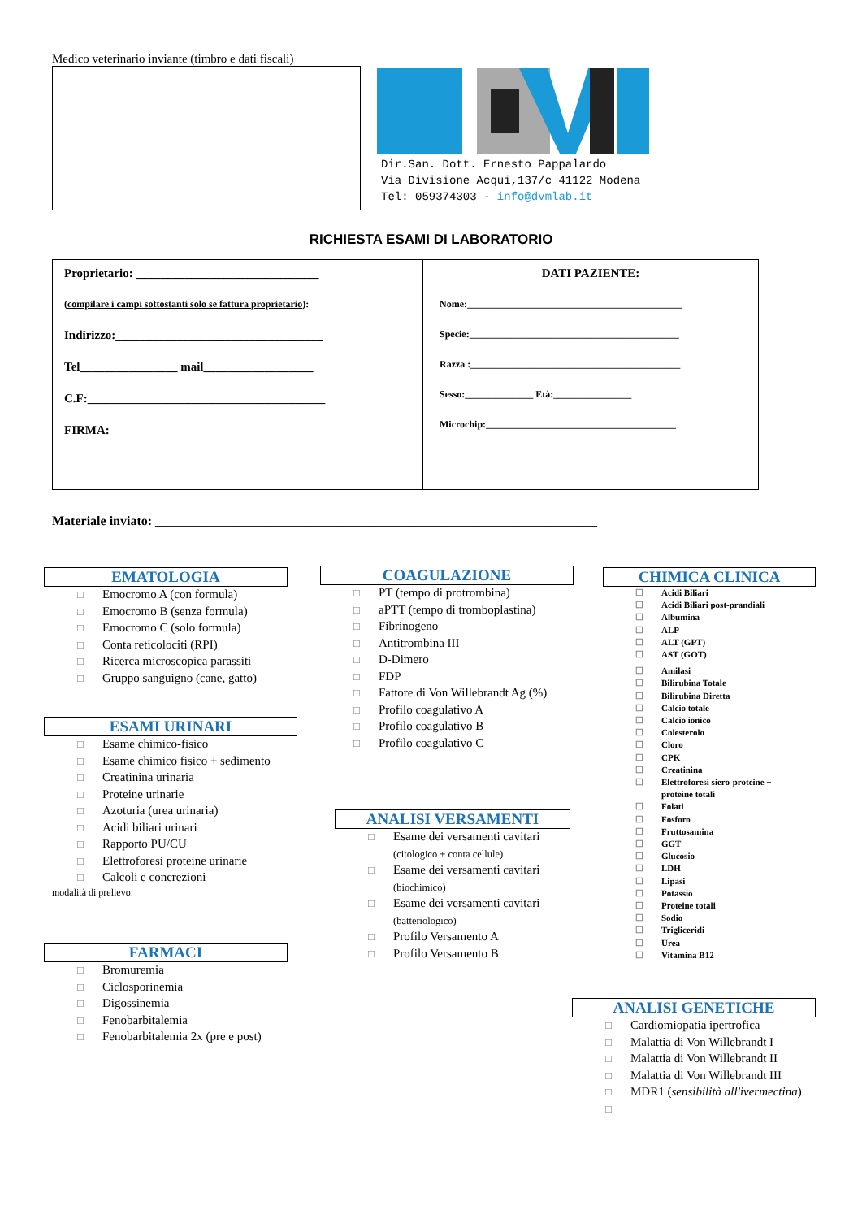Medico veterinario inviante (timbro e dati fiscali)
Dir.San. Dott. Ernesto Pappalardo
Via Divisione Acqui,137/c 41122 Modena
Tel: 059374303 - info@dvmlab.it
RICHIESTA ESAMI DI LABORATORIO
Proprietario: ______________________________
(compilare i campi sottostanti solo se fattura proprietario):
Indirizzo:__________________________________
Tel________________ mail__________________
C.F:_______________________________________
FIRMA:
DATI PAZIENTE:
Nome:____________________________________________
Specie:___________________________________________
Razza :___________________________________________
Sesso:______________ Età:________________
Microchip:_______________________________________
Materiale inviato: ____________________________________________________________________
EMATOLOGIA
☐ Emocromo A (con formula)
☐ Emocromo B (senza formula)
☐ Emocromo C (solo formula)
☐ Conta reticolociti (RPI)
☐ Ricerca microscopica parassiti
☐ Gruppo sanguigno (cane, gatto)
ESAMI URINARI
☐ Esame chimico-fisico
☐ Esame chimico fisico + sedimento
☐ Creatinina urinaria
☐ Proteine urinarie
☐ Azoturia (urea urinaria)
☐ Acidi biliari urinari
☐ Rapporto PU/CU
☐ Elettroforesi proteine urinarie
☐ Calcoli e concrezioni
modalità di prelievo:
FARMACI
☐ Bromuremia
☐ Ciclosporinemia
☐ Digossinemia
☐ Fenobarbitalemia
☐ Fenobarbitalemia 2x (pre e post)
COAGULAZIONE
☐ PT (tempo di protrombina)
☐ aPTT (tempo di tromboplastina)
☐ Fibrinogeno
☐ Antitrombina III
☐ D-Dimero
☐ FDP
☐ Fattore di Von Willebrandt Ag (%)
☐ Profilo coagulativo A
☐ Profilo coagulativo B
☐ Profilo coagulativo C
ANALISI VERSAMENTI
☐ Esame dei versamenti cavitari
(citologico + conta cellule)
☐ Esame dei versamenti cavitari
(biochimico)
☐ Esame dei versamenti cavitari
(batteriologico)
☐ Profilo Versamento A
☐ Profilo Versamento B
CHIMICA CLINICA
☐ Acidi Biliari
☐ Acidi Biliari post-prandiali
☐ Albumina
☐ ALP
☐ ALT (GPT)
☐ AST (GOT)
☐ Amilasi
☐ Bilirubina Totale
☐ Bilirubina Diretta
☐ Calcio totale
☐ Calcio ionico
☐ Colesterolo
☐ Cloro
☐ CPK
☐ Creatinina
☐ Elettroforesi siero-proteine +
proteine totali
☐ Folati
☐ Fosforo
☐ Fruttosamina
☐ GGT
☐ Glucosio
☐ LDH
☐ Lipasi
☐ Potassio
☐ Proteine totali
☐ Sodio
☐ Trigliceridi
☐ Urea
☐ Vitamina B12
ANALISI GENETICHE
☐ Cardiomiopatia ipertrofica
☐ Malattia di Von Willebrandt I
☐ Malattia di Von Willebrandt II
☐ Malattia di Von Willebrandt III
☐ MDR1 (sensibilità all'ivermectina)
☐